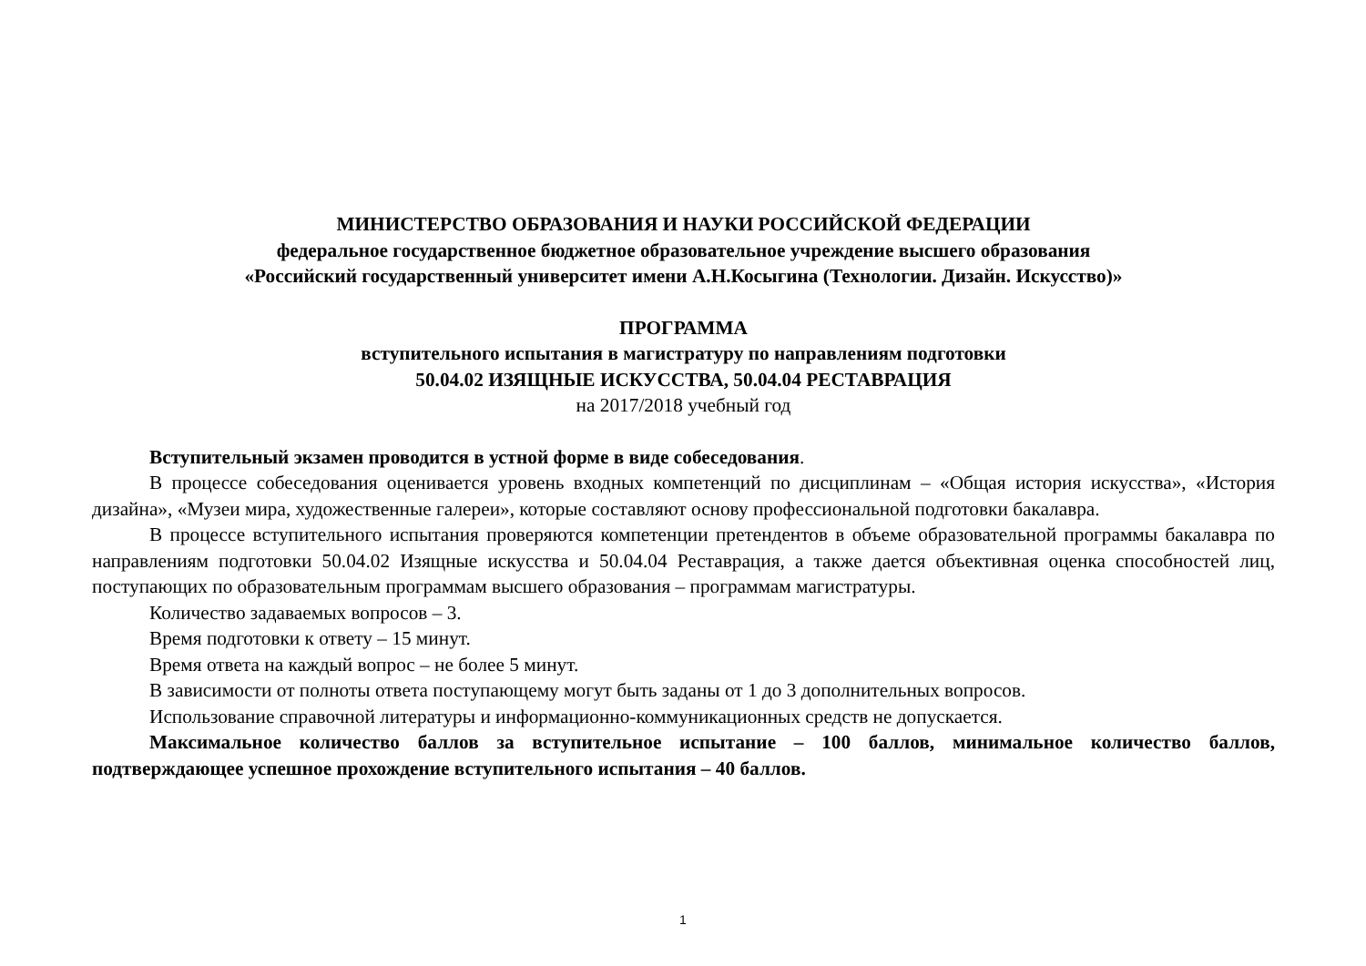МИНИСТЕРСТВО ОБРАЗОВАНИЯ И НАУКИ РОССИЙСКОЙ ФЕДЕРАЦИИ
федеральное государственное бюджетное образовательное учреждение высшего образования
«Российский государственный университет имени А.Н.Косыгина (Технологии. Дизайн. Искусство)»
ПРОГРАММА
вступительного испытания в магистратуру по направлениям подготовки
50.04.02 ИЗЯЩНЫЕ ИСКУССТВА, 50.04.04 РЕСТАВРАЦИЯ
на 2017/2018 учебный год
Вступительный экзамен проводится в устной форме в виде собеседования.
В процессе собеседования оценивается уровень входных компетенций по дисциплинам – «Общая история искусства», «История дизайна», «Музеи мира, художественные галереи», которые составляют основу профессиональной подготовки бакалавра.
В процессе вступительного испытания проверяются компетенции претендентов в объеме образовательной программы бакалавра по направлениям подготовки 50.04.02 Изящные искусства и 50.04.04 Реставрация, а также дается объективная оценка способностей лиц, поступающих по образовательным программам высшего образования – программам магистратуры.
Количество задаваемых вопросов – 3.
Время подготовки к ответу – 15 минут.
Время ответа на каждый вопрос – не более 5 минут.
В зависимости от полноты ответа поступающему могут быть заданы от 1 до 3 дополнительных вопросов.
Использование справочной литературы и информационно-коммуникационных средств не допускается.
Максимальное количество баллов за вступительное испытание – 100 баллов, минимальное количество баллов, подтверждающее успешное прохождение вступительного испытания – 40 баллов.
1